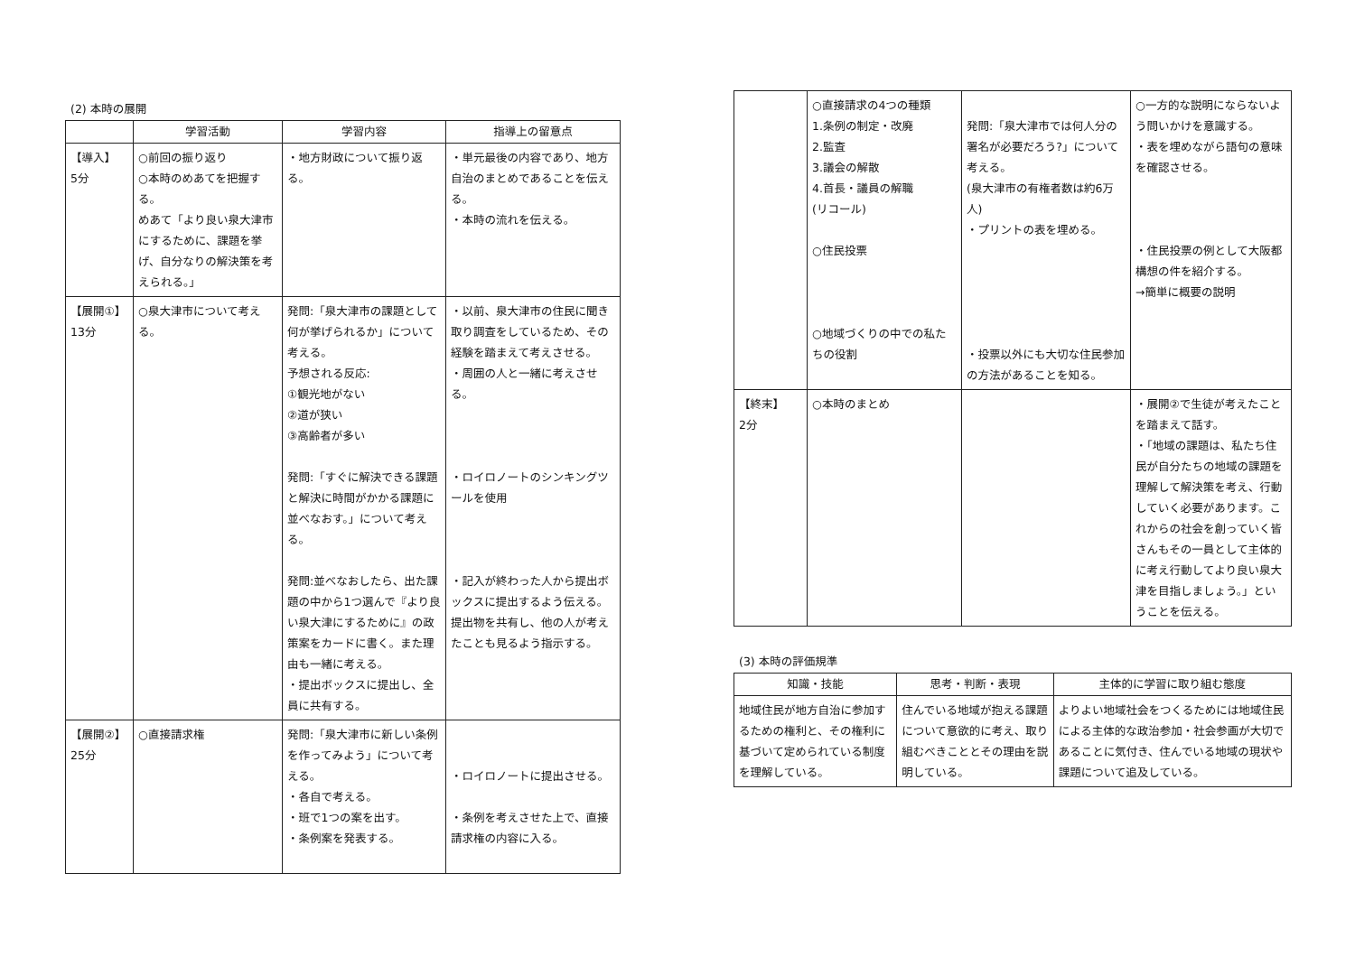(2) 本時の展開
| | 学習活動 | 学習内容 | 指導上の留意点 |
| --- | --- | --- | --- |
| 【導入】 5分 | ○前回の振り返り ○本時のめあてを把握する。 めあて「より良い泉大津市にするために、課題を挙げ、自分なりの解決策を考えられる。」 | ・地方財政について振り返る。 | ・単元最後の内容であり、地方自治のまとめであることを伝える。 ・本時の流れを伝える。 |
| 【展開①】 13分 | ○泉大津市について考える。 | 発問:「泉大津市の課題として何が挙げられるか」について考える。 予想される反応: ①観光地がない ②道が狭い ③高齢者が多い 発問:「すぐに解決できる課題と解決に時間がかかる課題に並べなおす。」について考える。 発問:並べなおしたら、出た課題の中から1つ選んで『より良い泉大津にするために』の政策案をカードに書く。また理由も一緒に考える。 ・提出ボックスに提出し、全員に共有する。 | ・以前、泉大津市の住民に聞き取り調査をしているため、その経験を踏まえて考えさせる。 ・周囲の人と一緒に考えさせる。 ・ロイロノートのシンキングツールを使用 ・記入が終わった人から提出ボックスに提出するよう伝える。提出物を共有し、他の人が考えたことも見るよう指示する。 |
| 【展開②】 25分 | ○直接請求権 | 発問:「泉大津市に新しい条例を作ってみよう」について考える。 ・各自で考える。 ・班で1つの案を出す。 ・条例案を発表する。 | ・ロイロノートに提出させる。 ・条例を考えさせた上で、直接請求権の内容に入る。 |
| | ○直接請求の4つの種類 1.条例の制定・改廃 2.監査 3.議会の解散 4.首長・議員の解職 (リコール) ○住民投票 ○地域づくりの中での私たちの役割 | 発問:「泉大津市では何人分の署名が必要だろう?」について考える。 (泉大津市の有権者数は約6万人) ・プリントの表を埋める。 ・投票以外にも大切な住民参加の方法があることを知る。 | ○一方的な説明にならないよう問いかけを意識する。 ・表を埋めながら語句の意味を確認させる。 ・住民投票の例として大阪都構想の件を紹介する。 →簡単に概要の説明 |
| 【終末】 2分 | ○本時のまとめ | | ・展開②で生徒が考えたことを踏まえて話す。 ・「地域の課題は、私たち住民が自分たちの地域の課題を理解して解決策を考え、行動していく必要があります。これからの社会を創っていく皆さんもその一員として主体的に考え行動してより良い泉大津を目指しましょう。」ということを伝える。 |
(3) 本時の評価規準
| 知識・技能 | 思考・判断・表現 | 主体的に学習に取り組む態度 |
| --- | --- | --- |
| 地域住民が地方自治に参加するための権利と、その権利に基づいて定められている制度を理解している。 | 住んでいる地域が抱える課題について意欲的に考え、取り組むべきこととその理由を説明している。 | よりよい地域社会をつくるためには地域住民による主体的な政治参加・社会参画が大切であることに気付き、住んでいる地域の現状や課題について追及している。 |